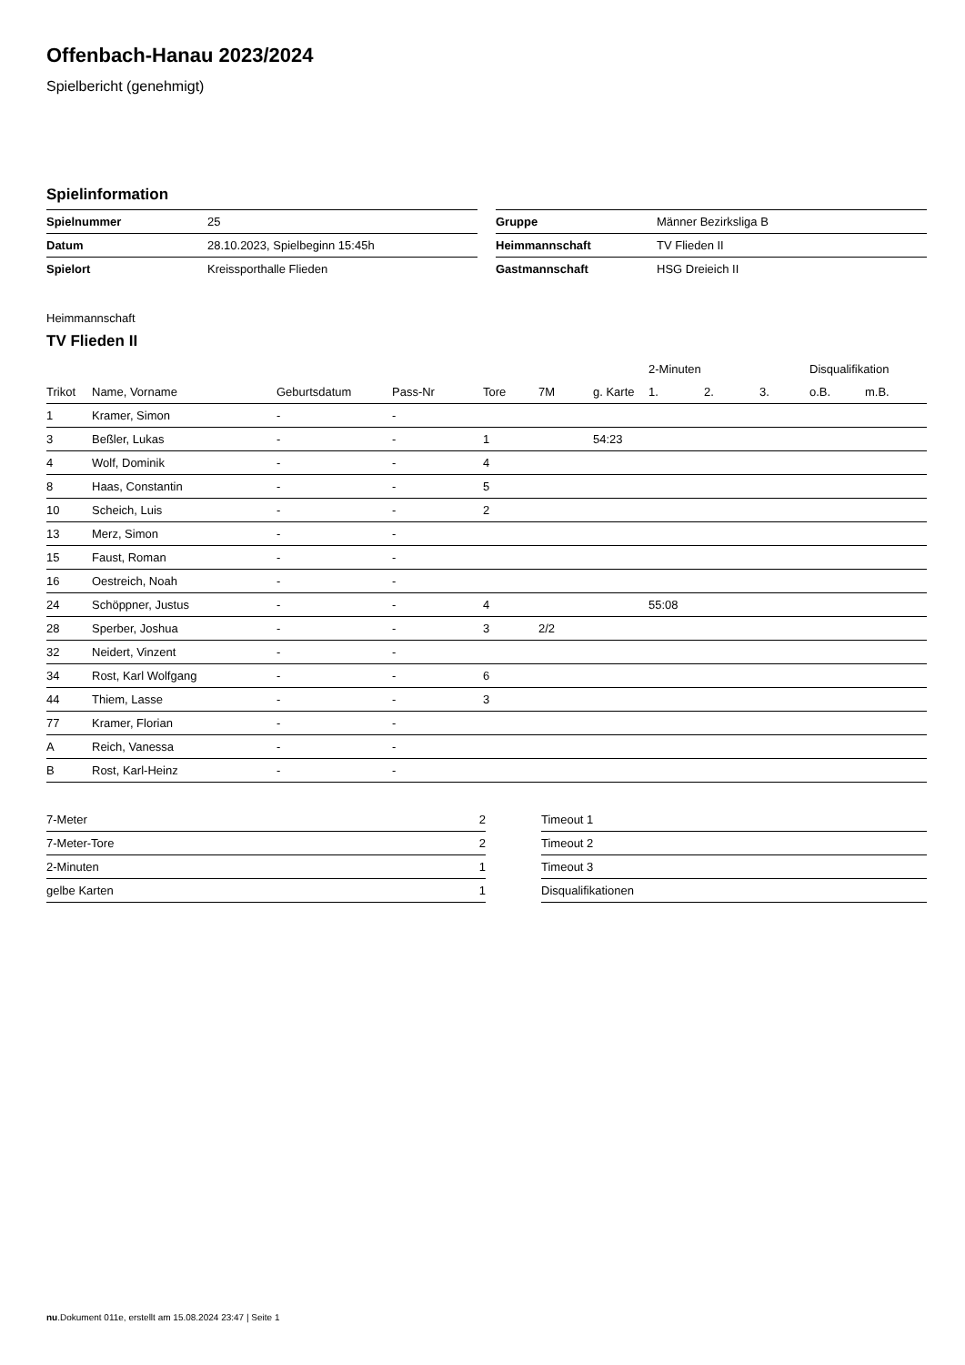Offenbach-Hanau 2023/2024
Spielbericht (genehmigt)
Spielinformation
| Spielnummer | 25 |
| Datum | 28.10.2023, Spielbeginn 15:45h |
| Spielort | Kreissporthalle Flieden |
| Gruppe | Männer Bezirksliga B |
| Heimmannschaft | TV Flieden II |
| Gastmannschaft | HSG Dreieich II |
Heimmannschaft
TV Flieden II
| | | | | | | | 2-Minuten | | | Disqualifikation | |
| --- | --- | --- | --- | --- | --- | --- | --- | --- | --- | --- | --- |
| Trikot | Name, Vorname | Geburtsdatum | Pass-Nr | Tore | 7M | g. Karte | 1. | 2. | 3. | o.B. | m.B. |
| 1 | Kramer, Simon | - | - | | | | | | | | |
| 3 | Beßler, Lukas | - | - | 1 | | 54:23 | | | | | |
| 4 | Wolf, Dominik | - | - | 4 | | | | | | | |
| 8 | Haas, Constantin | - | - | 5 | | | | | | | |
| 10 | Scheich, Luis | - | - | 2 | | | | | | | |
| 13 | Merz, Simon | - | - | | | | | | | | |
| 15 | Faust, Roman | - | - | | | | | | | | |
| 16 | Oestreich, Noah | - | - | | | | | | | | |
| 24 | Schöppner, Justus | - | - | 4 | | | 55:08 | | | | |
| 28 | Sperber, Joshua | - | - | 3 | 2/2 | | | | | | |
| 32 | Neidert, Vinzent | - | - | | | | | | | | |
| 34 | Rost, Karl Wolfgang | - | - | 6 | | | | | | | |
| 44 | Thiem, Lasse | - | - | 3 | | | | | | | |
| 77 | Kramer, Florian | - | - | | | | | | | | |
| A | Reich, Vanessa | - | - | | | | | | | | |
| B | Rost, Karl-Heinz | - | - | | | | | | | | |
| 7-Meter | 2 |
| 7-Meter-Tore | 2 |
| 2-Minuten | 1 |
| gelbe Karten | 1 |
| Timeout 1 |
| Timeout 2 |
| Timeout 3 |
| Disqualifikationen |
nu.Dokument 011e, erstellt am 15.08.2024 23:47 | Seite 1